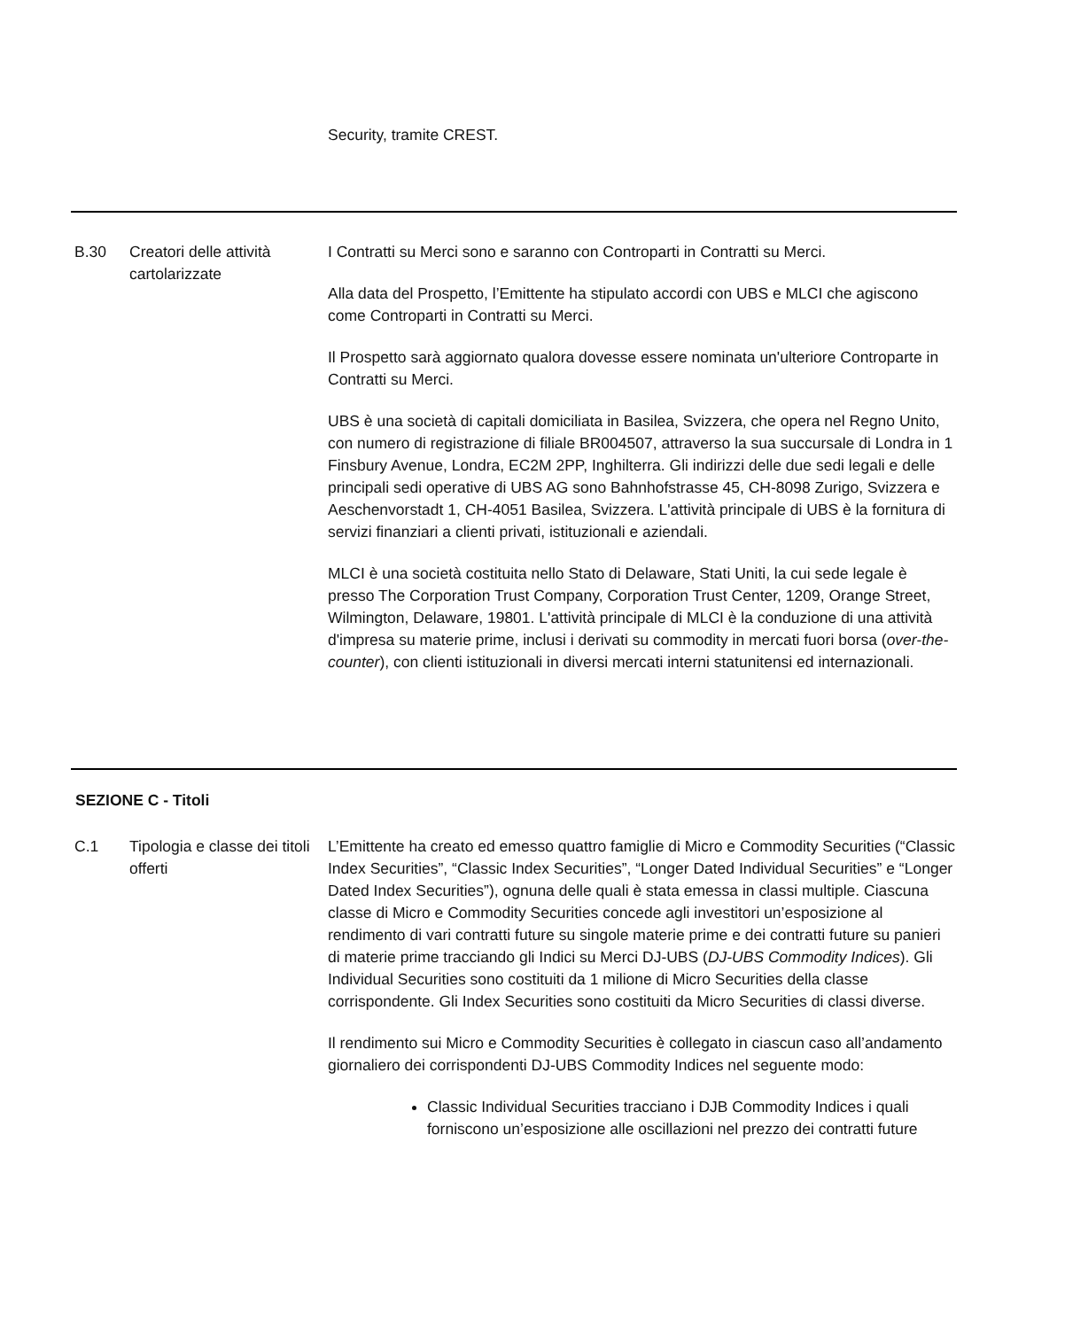| | | Security, tramite CREST. |
| B.30 | Creatori delle attività cartolarizzate | I Contratti su Merci sono e saranno con Controparti in Contratti su Merci. Alla data del Prospetto, l’Emittente ha stipulato accordi con UBS e MLCI che agiscono come Controparti in Contratti su Merci. Il Prospetto sarà aggiornato qualora dovesse essere nominata un'ulteriore Controparte in Contratti su Merci. UBS è una società di capitali domiciliata in Basilea, Svizzera, che opera nel Regno Unito, con numero di registrazione di filiale BR004507, attraverso la sua succursale di Londra in 1 Finsbury Avenue, Londra, EC2M 2PP, Inghilterra. Gli indirizzi delle due sedi legali e delle principali sedi operative di UBS AG sono Bahnhofstrasse 45, CH-8098 Zurigo, Svizzera e Aeschenvorstadt 1, CH-4051 Basilea, Svizzera. L'attività principale di UBS è la fornitura di servizi finanziari a clienti privati, istituzionali e aziendali. MLCI è una società costituita nello Stato di Delaware, Stati Uniti, la cui sede legale è presso The Corporation Trust Company, Corporation Trust Center, 1209, Orange Street, Wilmington, Delaware, 19801. L'attività principale di MLCI è la conduzione di una attività d'impresa su materie prime, inclusi i derivati su commodity in mercati fuori borsa ( over-the-counter ), con clienti istituzionali in diversi mercati interni statunitensi ed internazionali. |
| SEZIONE C - Titoli | | |
| C.1 | Tipologia e classe dei titoli offerti | L’Emittente ha creato ed emesso quattro famiglie di Micro e Commodity Securities (“Classic Index Securities”, “Classic Index Securities”, “Longer Dated Individual Securities” e “Longer Dated Index Securities”), ognuna delle quali è stata emessa in classi multiple. Ciascuna classe di Micro e Commodity Securities concede agli investitori un’esposizione al rendimento di vari contratti future su singole materie prime e dei contratti future su panieri di materie prime tracciando gli Indici su Merci DJ-UBS ( DJ-UBS Commodity Indices ). Gli Individual Securities sono costituiti da 1 milione di Micro Securities della classe corrispondente. Gli Index Securities sono costituiti da Micro Securities di classi diverse. Il rendimento sui Micro e Commodity Securities è collegato in ciascun caso all’andamento giornaliero dei corrispondenti DJ-UBS Commodity Indices nel seguente modo: Classic Individual Securities tracciano i DJB Commodity Indices i quali forniscono un’esposizione alle oscillazioni nel prezzo dei contratti future |